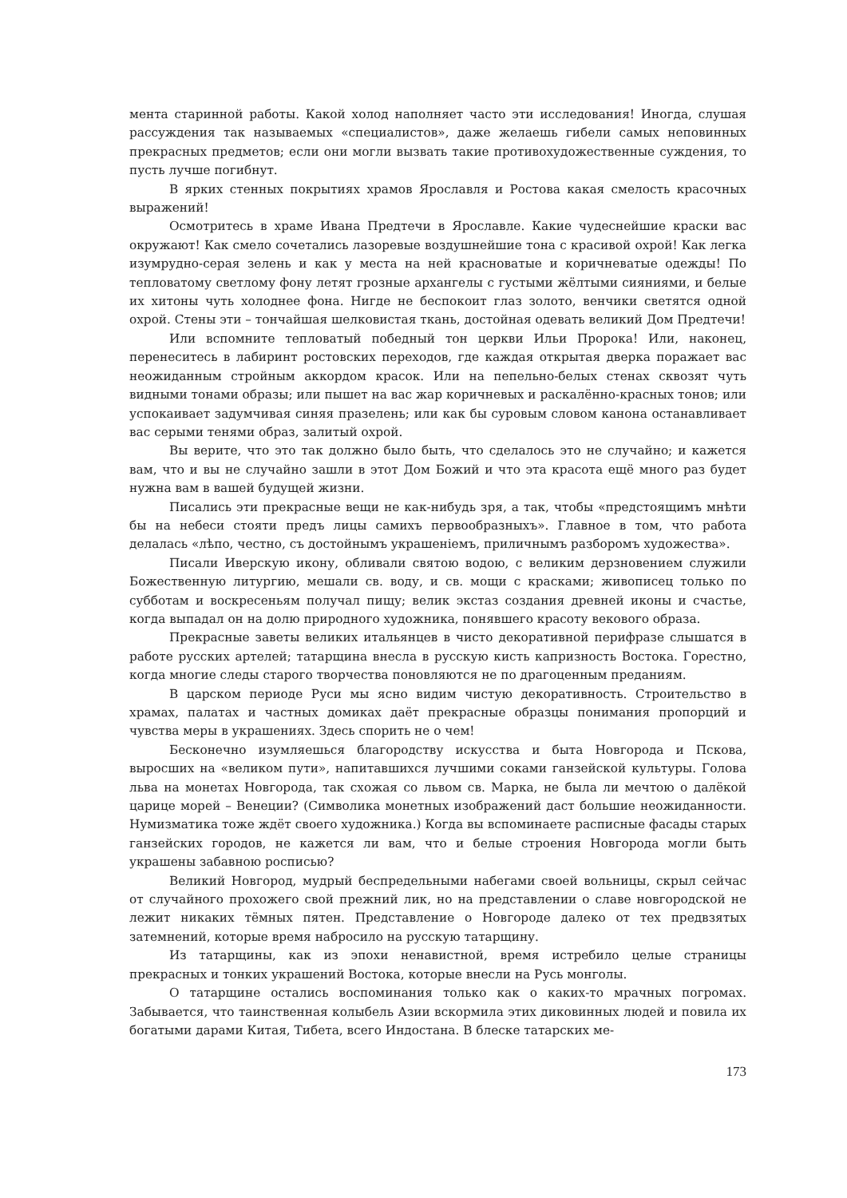мента старинной работы. Какой холод наполняет часто эти исследования! Иногда, слушая рассуждения так называемых «специалистов», даже желаешь гибели самых неповинных прекрасных предметов; если они могли вызвать такие противохудожественные суждения, то пусть лучше погибнут.
В ярких стенных покрытиях храмов Ярославля и Ростова какая смелость красочных выражений!
Осмотритесь в храме Ивана Предтечи в Ярославле. Какие чудеснейшие краски вас окружают! Как смело сочетались лазоревые воздушнейшие тона с красивой охрой! Как легка изумрудно-серая зелень и как у места на ней красноватые и коричневатые одежды! По тепловатому светлому фону летят грозные архангелы с густыми жёлтыми сияниями, и белые их хитоны чуть холоднее фона. Нигде не беспокоит глаз золото, венчики светятся одной охрой. Стены эти – тончайшая шелковистая ткань, достойная одевать великий Дом Предтечи!
Или вспомните тепловатый победный тон церкви Ильи Пророка! Или, наконец, перенеситесь в лабиринт ростовских переходов, где каждая открытая дверка поражает вас неожиданным стройным аккордом красок. Или на пепельно-белых стенах сквозят чуть видными тонами образы; или пышет на вас жар коричневых и раскалённо-красных тонов; или успокаивает задумчивая синяя празелень; или как бы суровым словом канона останавливает вас серыми тенями образ, залитый охрой.
Вы верите, что это так должно было быть, что сделалось это не случайно; и кажется вам, что и вы не случайно зашли в этот Дом Божий и что эта красота ещё много раз будет нужна вам в вашей будущей жизни.
Писались эти прекрасные вещи не как-нибудь зря, а так, чтобы «предстоящимъ мнѣти бы на небеси стояти предъ лицы самихъ первообразныхъ». Главное в том, что работа делалась «лѣпо, честно, съ достойнымъ украшеніемъ, приличнымъ разборомъ художества».
Писали Иверскую икону, обливали святою водою, с великим дерзновением служили Божественную литургию, мешали св. воду, и св. мощи с красками; живописец только по субботам и воскресеньям получал пищу; велик экстаз создания древней иконы и счастье, когда выпадал он на долю природного художника, понявшего красоту векового образа.
Прекрасные заветы великих итальянцев в чисто декоративной перифразе слышатся в работе русских артелей; татарщина внесла в русскую кисть капризность Востока. Горестно, когда многие следы старого творчества поновляются не по драгоценным преданиям.
В царском периоде Руси мы ясно видим чистую декоративность. Строительство в храмах, палатах и частных домиках даёт прекрасные образцы понимания пропорций и чувства меры в украшениях. Здесь спорить не о чем!
Бесконечно изумляешься благородству искусства и быта Новгорода и Пскова, выросших на «великом пути», напитавшихся лучшими соками ганзейской культуры. Голова льва на монетах Новгорода, так схожая со львом св. Марка, не была ли мечтою о далёкой царице морей – Венеции? (Символика монетных изображений даст большие неожиданности. Нумизматика тоже ждёт своего художника.) Когда вы вспоминаете расписные фасады старых ганзейских городов, не кажется ли вам, что и белые строения Новгорода могли быть украшены забавною росписью?
Великий Новгород, мудрый беспредельными набегами своей вольницы, скрыл сейчас от случайного прохожего свой прежний лик, но на представлении о славе новгородской не лежит никаких тёмных пятен. Представление о Новгороде далеко от тех предвзятых затемнений, которые время набросило на русскую татарщину.
Из татарщины, как из эпохи ненавистной, время истребило целые страницы прекрасных и тонких украшений Востока, которые внесли на Русь монголы.
О татарщине остались воспоминания только как о каких-то мрачных погромах. Забывается, что таинственная колыбель Азии вскормила этих диковинных людей и повила их богатыми дарами Китая, Тибета, всего Индостана. В блеске татарских ме-
173